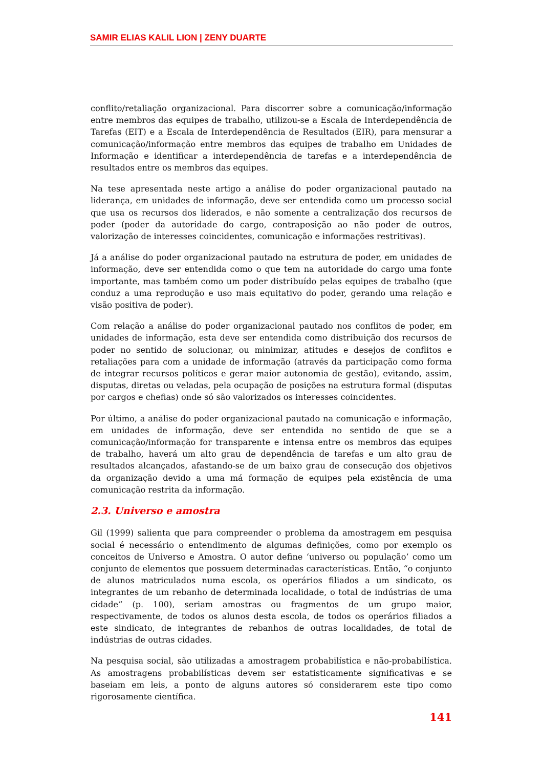SAMIR ELIAS KALIL LION | ZENY DUARTE
conflito/retaliação organizacional. Para discorrer sobre a comunicação/informação entre membros das equipes de trabalho, utilizou-se a Escala de Interdependência de Tarefas (EIT) e a Escala de Interdependência de Resultados (EIR), para mensurar a comunicação/informação entre membros das equipes de trabalho em Unidades de Informação e identificar a interdependência de tarefas e a interdependência de resultados entre os membros das equipes.
Na tese apresentada neste artigo a análise do poder organizacional pautado na liderança, em unidades de informação, deve ser entendida como um processo social que usa os recursos dos liderados, e não somente a centralização dos recursos de poder (poder da autoridade do cargo, contraposição ao não poder de outros, valorização de interesses coincidentes, comunicação e informações restritivas).
Já a análise do poder organizacional pautado na estrutura de poder, em unidades de informação, deve ser entendida como o que tem na autoridade do cargo uma fonte importante, mas também como um poder distribuído pelas equipes de trabalho (que conduz a uma reprodução e uso mais equitativo do poder, gerando uma relação e visão positiva de poder).
Com relação a análise do poder organizacional pautado nos conflitos de poder, em unidades de informação, esta deve ser entendida como distribuição dos recursos de poder no sentido de solucionar, ou minimizar, atitudes e desejos de conflitos e retaliações para com a unidade de informação (através da participação como forma de integrar recursos políticos e gerar maior autonomia de gestão), evitando, assim, disputas, diretas ou veladas, pela ocupação de posições na estrutura formal (disputas por cargos e chefias) onde só são valorizados os interesses coincidentes.
Por último, a análise do poder organizacional pautado na comunicação e informação, em unidades de informação, deve ser entendida no sentido de que se a comunicação/informação for transparente e intensa entre os membros das equipes de trabalho, haverá um alto grau de dependência de tarefas e um alto grau de resultados alcançados, afastando-se de um baixo grau de consecução dos objetivos da organização devido a uma má formação de equipes pela existência de uma comunicação restrita da informação.
2.3. Universo e amostra
Gil (1999) salienta que para compreender o problema da amostragem em pesquisa social é necessário o entendimento de algumas definições, como por exemplo os conceitos de Universo e Amostra. O autor define ‘universo ou população’ como um conjunto de elementos que possuem determinadas características. Então, “o conjunto de alunos matriculados numa escola, os operários filiados a um sindicato, os integrantes de um rebanho de determinada localidade, o total de indústrias de uma cidade” (p. 100), seriam amostras ou fragmentos de um grupo maior, respectivamente, de todos os alunos desta escola, de todos os operários filiados a este sindicato, de integrantes de rebanhos de outras localidades, de total de indústrias de outras cidades.
Na pesquisa social, são utilizadas a amostragem probabilística e não-probabilística. As amostragens probabilísticas devem ser estatisticamente significativas e se baseiam em leis, a ponto de alguns autores só considerarem este tipo como rigorosamente científica.
141